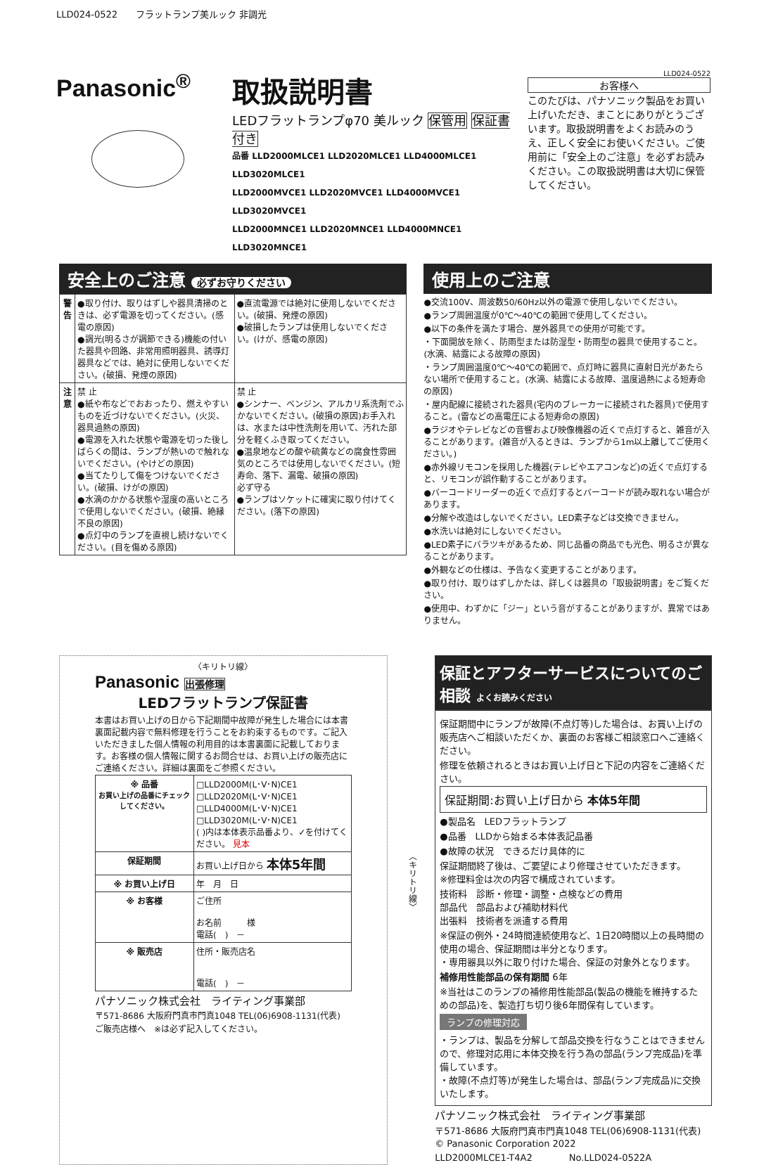LLD024-0522　　フラットランプ美ルック 非調光
Panasonic<sup>®</sup>
取扱説明書
LEDフラットランプφ70 美ルック 保管用 保証書付き
品番 LLD2000MLCE1 LLD2020MLCE1 LLD4000MLCE1 LLD3020MLCE1
LLD2000MVCE1 LLD2020MVCE1 LLD4000MVCE1 LLD3020MVCE1
LLD2000MNCE1 LLD2020MNCE1 LLD4000MNCE1 LLD3020MNCE1
LLD024-0522
お客様へ
このたびは、パナソニック製品をお買い上げいただき、まことにありがとうございます。取扱説明書をよくお読みのうえ、正しく安全にお使いください。ご使用前に「安全上のご注意」を必ずお読みください。この取扱説明書は大切に保管してください。
安全上のご注意 必ずお守りください
| 警告 | ●取り付け、取りはずしや器具清掃のときは、必ず電源を切ってください。(感電の原因) ●調光(明るさが調節できる)機能の付いた器具や回路、非常用照明器具、誘導灯器具などでは、絶対に使用しないでください。(破損、発煙の原因) | ●直流電源では絶対に使用しないでください。(破損、発煙の原因) ●破損したランプは使用しないでください。(けが、感電の原因) |
| 注意 | 禁 止 ●紙や布などでおおったり、燃えやすいものを近づけないでください。(火災、器具過熱の原因) ●電源を入れた状態や電源を切った後しばらくの間は、ランプが熱いので触れないでください。(やけどの原因) ●当てたりして傷をつけないでください。(破損、けがの原因) ●水滴のかかる状態や湿度の高いところで使用しないでください。(破損、絶縁不良の原因) ●点灯中のランプを直視し続けないでください。(目を傷める原因) | 禁 止 ●シンナー、ベンジン、アルカリ系洗剤でふかないでください。(破損の原因)お手入れは、水または中性洗剤を用いて、汚れた部分を軽くふき取ってください。 ●温泉地などの酸や硫黄などの腐食性雰囲気のところでは使用しないでください。(短寿命、落下、漏電、破損の原因) 必ず守る ●ランプはソケットに確実に取り付けてください。(落下の原因) |
使用上のご注意
●交流100V、周波数50/60Hz以外の電源で使用しないでください。
●ランプ周囲温度が0℃～40℃の範囲で使用してください。
●以下の条件を満たす場合、屋外器具での使用が可能です。
・下面開放を除く、防雨型または防湿型・防雨型の器具で使用すること。(水滴、結露による故障の原因)
・ランプ周囲温度0℃～40℃の範囲で、点灯時に器具に直射日光があたらない場所で使用すること。(水滴、結露による故障、温度過熱による短寿命の原因)
・屋内配線に接続された器具(宅内のブレーカーに接続された器具)で使用すること。(雷などの高電圧による短寿命の原因)
●ラジオやテレビなどの音響および映像機器の近くで点灯すると、雑音が入ることがあります。(雑音が入るときは、ランプから1m以上離してご使用ください。)
●赤外線リモコンを採用した機器(テレビやエアコンなど)の近くで点灯すると、リモコンが誤作動することがあります。
●バーコードリーダーの近くで点灯するとバーコードが読み取れない場合があります。
●分解や改造はしないでください。LED素子などは交換できません。
●水洗いは絶対にしないでください。
●LED素子にバラツキがあるため、同じ品番の商品でも光色、明るさが異なることがあります。
●外観などの仕様は、予告なく変更することがあります。
●取り付け、取りはずしかたは、詳しくは器具の「取扱説明書」をご覧ください。
●使用中、わずかに「ジー」という音がすることがありますが、異常ではありません。
〈キリトリ線〉
Panasonic 出張修理
LEDフラットランプ保証書
本書はお買い上げの日から下記期間中故障が発生した場合には本書裏面記載内容で無料修理を行うことをお約束するものです。ご記入いただきました個人情報の利用目的は本書裏面に記載しております。お客様の個人情報に関するお問合せは、お買い上げの販売店にご連絡ください。詳細は裏面をご参照ください。
| ※ 品番 お買い上げの品番にチェックしてください。 | □LLD2000M(L･V･N)CE1 □LLD2020M(L･V･N)CE1 □LLD4000M(L･V･N)CE1 □LLD3020M(L･V･N)CE1 ( )内は本体表示品番より、✓を付けてください。 見本 |
| 保証期間 | お買い上げ日から 本体5年間 |
| ※ お買い上げ日 | 年 月 日 |
| ※ お客様 | ご住所 お名前 様 電話( ) － |
| ※ 販売店 | 住所・販売店名 電話( ) － |
パナソニック株式会社　ライティング事業部
〒571-8686 大阪府門真市門真1048 TEL(06)6908-1131(代表)
ご販売店様へ　※は必ず記入してください。
〈キリトリ線〉
保証とアフターサービスについてのご相談 よくお読みください
保証期間中にランプが故障(不点灯等)した場合は、お買い上げの販売店へご相談いただくか、裏面のお客様ご相談窓口へご連絡ください。
修理を依頼されるときはお買い上げ日と下記の内容をご連絡ください。
保証期間:お買い上げ日から 本体5年間
●製品名　LEDフラットランプ
●品番　LLDから始まる本体表記品番
●故障の状況　できるだけ具体的に
保証期間終了後は、ご要望により修理させていただきます。
※修理料金は次の内容で構成されています。
技術料　診断・修理・調整・点検などの費用
部品代　部品および補助材料代
出張料　技術者を派遣する費用
※保証の例外・24時間連続使用など、1日20時間以上の長時間の使用の場合、保証期間は半分となります。
・専用器具以外に取り付けた場合、保証の対象外となります。
補修用性能部品の保有期間 6年
※当社はこのランプの補修用性能部品(製品の機能を維持するための部品)を、製造打ち切り後6年間保有しています。
ランプの修理対応
・ランプは、製品を分解して部品交換を行なうことはできませんので、修理対応用に本体交換を行う為の部品(ランプ完成品)を準備しています。
・故障(不点灯等)が発生した場合は、部品(ランプ完成品)に交換いたします。
パナソニック株式会社　ライティング事業部
〒571-8686 大阪府門真市門真1048 TEL(06)6908-1131(代表)
© Panasonic Corporation 2022
LLD2000MLCE1-T4A2　　　　No.LLD024-0522A